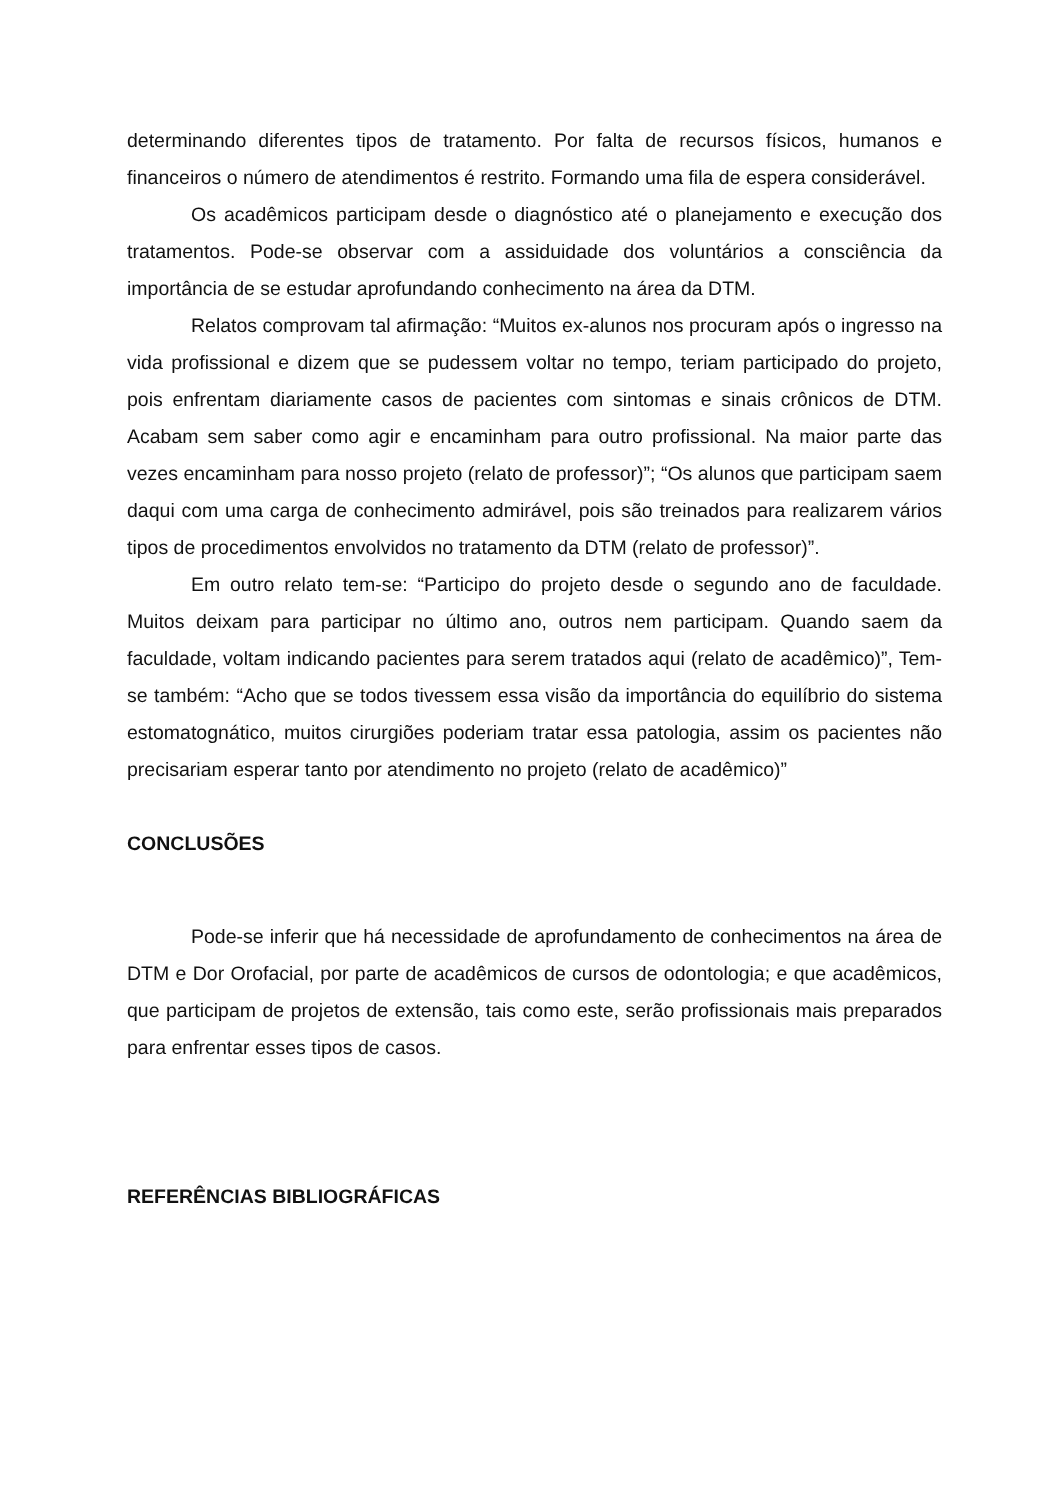determinando diferentes tipos de tratamento. Por falta de recursos físicos, humanos e financeiros o número de atendimentos é restrito. Formando uma fila de espera considerável.
Os acadêmicos participam desde o diagnóstico até o planejamento e execução dos tratamentos. Pode-se observar com a assiduidade dos voluntários a consciência da importância de se estudar aprofundando conhecimento na área da DTM.
Relatos comprovam tal afirmação: “Muitos ex-alunos nos procuram após o ingresso na vida profissional e dizem que se pudessem voltar no tempo, teriam participado do projeto, pois enfrentam diariamente casos de pacientes com sintomas e sinais crônicos de DTM. Acabam sem saber como agir e encaminham para outro profissional. Na maior parte das vezes encaminham para nosso projeto (relato de professor)”; “Os alunos que participam saem daqui com uma carga de conhecimento admirável, pois são treinados para realizarem vários tipos de procedimentos envolvidos no tratamento da DTM (relato de professor)”.
Em outro relato tem-se: “Participo do projeto desde o segundo ano de faculdade. Muitos deixam para participar no último ano, outros nem participam. Quando saem da faculdade, voltam indicando pacientes para serem tratados aqui (relato de acadêmico)”, Tem-se também: “Acho que se todos tivessem essa visão da importância do equilíbrio do sistema estomatognático, muitos cirurgiões poderiam tratar essa patologia, assim os pacientes não precisariam esperar tanto por atendimento no projeto (relato de acadêmico)”
CONCLUSÕES
Pode-se inferir que há necessidade de aprofundamento de conhecimentos na área de DTM e Dor Orofacial, por parte de acadêmicos de cursos de odontologia; e que acadêmicos, que participam de projetos de extensão, tais como este, serão profissionais mais preparados para enfrentar esses tipos de casos.
REFERÊNCIAS BIBLIOGRÁFICAS